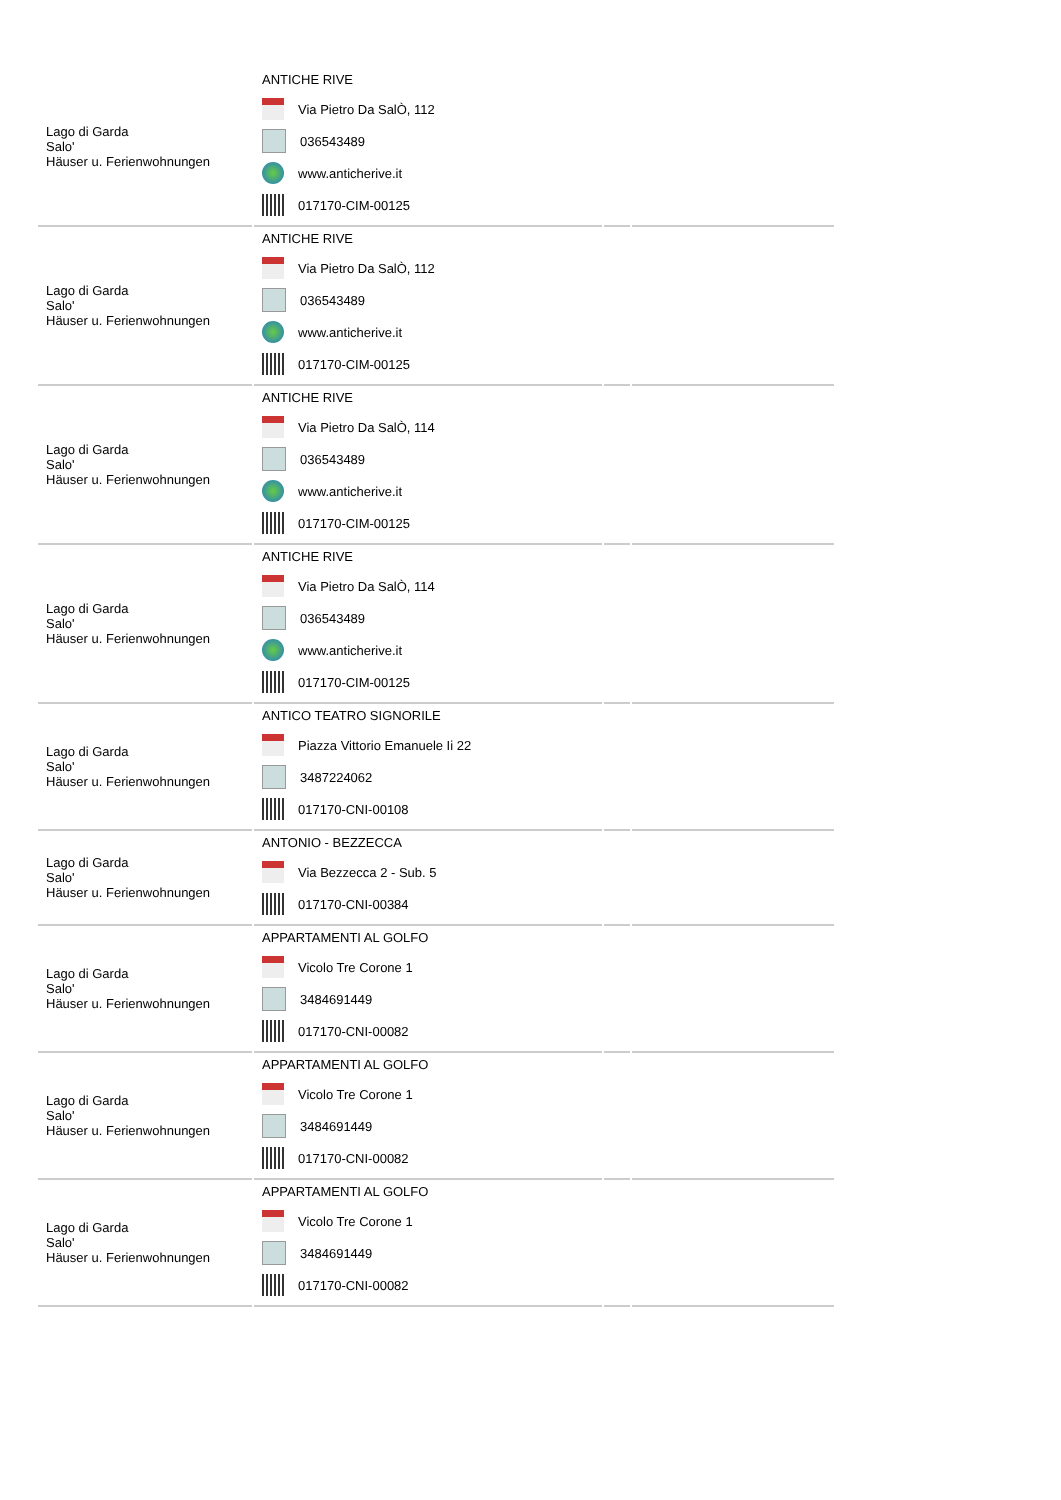| Lago di Garda Salo' Häuser u. Ferienwohnungen | ANTICHE RIVE Via Pietro Da SalÒ, 112 036543489 www.anticherive.it 017170-CIM-00125 | | |
| Lago di Garda Salo' Häuser u. Ferienwohnungen | ANTICHE RIVE Via Pietro Da SalÒ, 112 036543489 www.anticherive.it 017170-CIM-00125 | | |
| Lago di Garda Salo' Häuser u. Ferienwohnungen | ANTICHE RIVE Via Pietro Da SalÒ, 114 036543489 www.anticherive.it 017170-CIM-00125 | | |
| Lago di Garda Salo' Häuser u. Ferienwohnungen | ANTICHE RIVE Via Pietro Da SalÒ, 114 036543489 www.anticherive.it 017170-CIM-00125 | | |
| Lago di Garda Salo' Häuser u. Ferienwohnungen | ANTICO TEATRO SIGNORILE Piazza Vittorio Emanuele Ii 22 3487224062 017170-CNI-00108 | | |
| Lago di Garda Salo' Häuser u. Ferienwohnungen | ANTONIO - BEZZECCA Via Bezzecca 2 - Sub. 5 017170-CNI-00384 | | |
| Lago di Garda Salo' Häuser u. Ferienwohnungen | APPARTAMENTI AL GOLFO Vicolo Tre Corone 1 3484691449 017170-CNI-00082 | | |
| Lago di Garda Salo' Häuser u. Ferienwohnungen | APPARTAMENTI AL GOLFO Vicolo Tre Corone 1 3484691449 017170-CNI-00082 | | |
| Lago di Garda Salo' Häuser u. Ferienwohnungen | APPARTAMENTI AL GOLFO Vicolo Tre Corone 1 3484691449 017170-CNI-00082 | | |